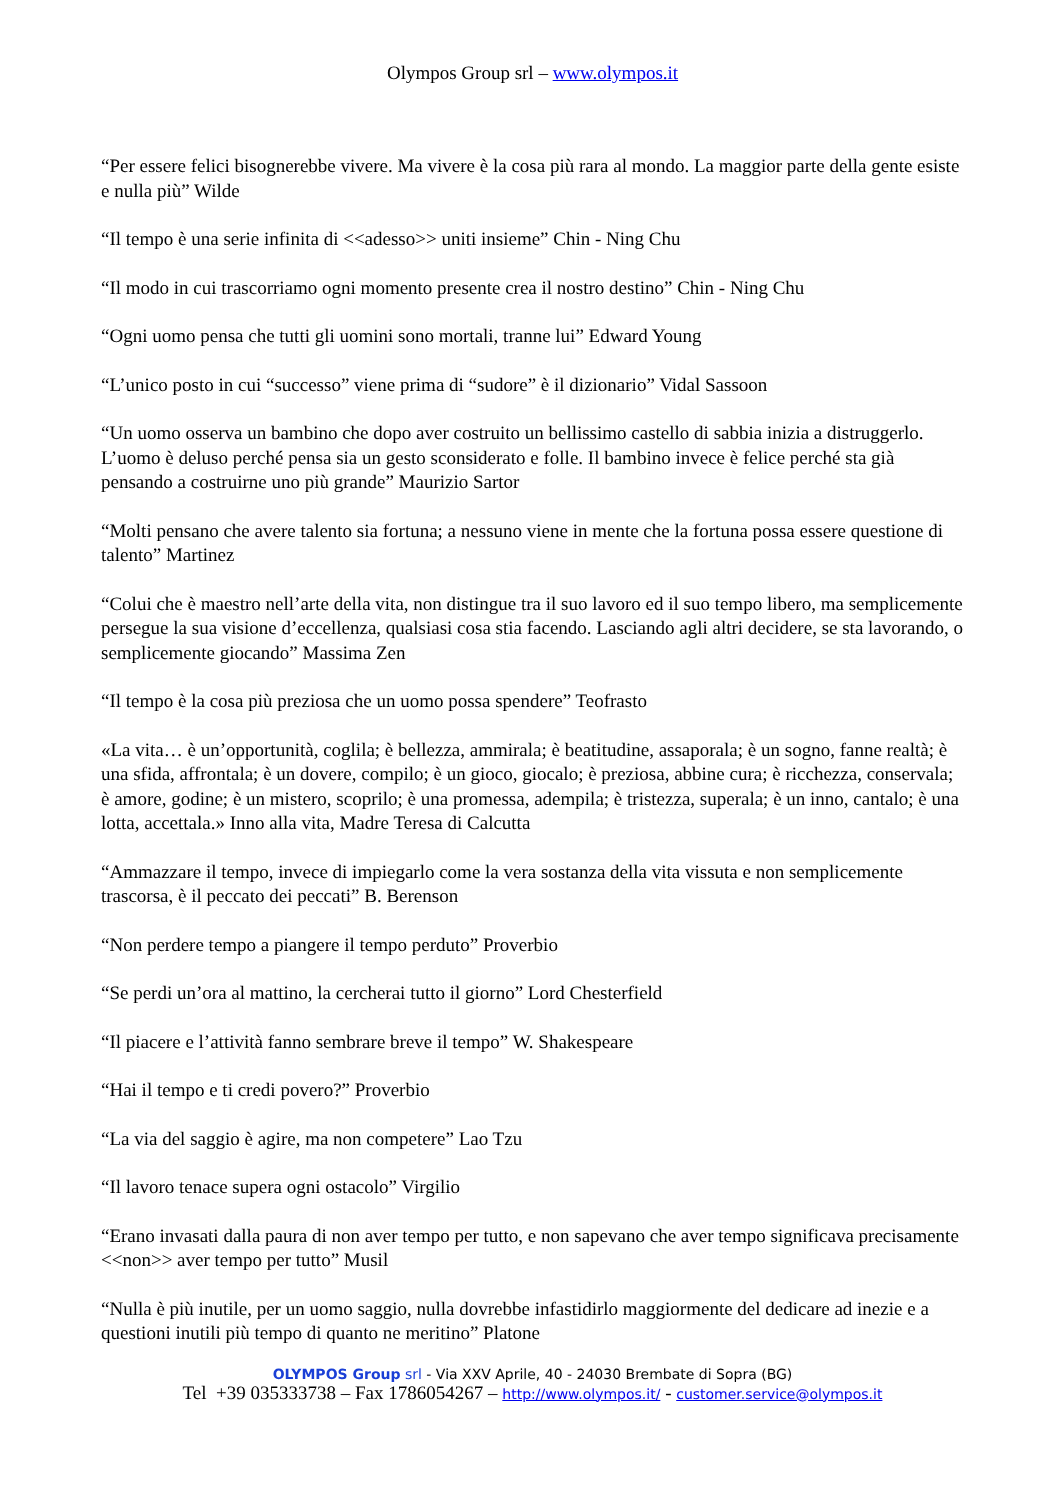Olympos Group srl – www.olympos.it
“Per essere felici bisognerebbe vivere. Ma vivere è la cosa più rara al mondo. La maggior parte della gente esiste e nulla più” Wilde
“Il tempo è una serie infinita di <<adesso>> uniti insieme” Chin - Ning Chu
“Il modo in cui trascorriamo ogni momento presente crea il nostro destino” Chin - Ning Chu
“Ogni uomo pensa che tutti gli uomini sono mortali, tranne lui” Edward Young
“L’unico posto in cui “successo” viene prima di “sudore” è il dizionario” Vidal Sassoon
“Un uomo osserva un bambino che dopo aver costruito un bellissimo castello di sabbia inizia a distruggerlo. L’uomo è deluso perché pensa sia un gesto sconsiderato e folle. Il bambino invece è felice perché sta già pensando a costruirne uno più grande” Maurizio Sartor
“Molti pensano che avere talento sia fortuna; a nessuno viene in mente che la fortuna possa essere questione di talento” Martinez
“Colui che è maestro nell’arte della vita, non distingue tra il suo lavoro ed il suo tempo libero, ma semplicemente persegue la sua visione d’eccellenza, qualsiasi cosa stia facendo. Lasciando agli altri decidere, se sta lavorando, o semplicemente giocando” Massima Zen
“Il tempo è la cosa più preziosa che un uomo possa spendere” Teofrasto
«La vita… è un’opportunità, coglila; è bellezza, ammirala; è beatitudine, assaporala; è un sogno, fanne realtà; è una sfida, affrontala; è un dovere, compilo; è un gioco, giocalo; è preziosa, abbine cura; è ricchezza, conservala; è amore, godine; è un mistero, scoprilo; è una promessa, adempila; è tristezza, superala; è un inno, cantalo; è una lotta, accettala.» Inno alla vita, Madre Teresa di Calcutta
“Ammazzare il tempo, invece di impiegarlo come la vera sostanza della vita vissuta e non semplicemente trascorsa, è il peccato dei peccati” B. Berenson
“Non perdere tempo a piangere il tempo perduto” Proverbio
“Se perdi un’ora al mattino, la cercherai tutto il giorno” Lord Chesterfield
“Il piacere e l’attività fanno sembrare breve il tempo” W. Shakespeare
“Hai il tempo e ti credi povero?” Proverbio
“La via del saggio è agire, ma non competere” Lao Tzu
“Il lavoro tenace supera ogni ostacolo” Virgilio
“Erano invasati dalla paura di non aver tempo per tutto, e non sapevano che aver tempo significava precisamente <<non>> aver tempo per tutto” Musil
“Nulla è più inutile, per un uomo saggio, nulla dovrebbe infastidirlo maggiormente del dedicare ad inezie e a questioni inutili più tempo di quanto ne meritino” Platone
OLYMPOS Group srl - Via XXV Aprile, 40 - 24030 Brembate di Sopra (BG)
Tel +39 035333738 – Fax 1786054267 – http://www.olympos.it/ - customer.service@olympos.it